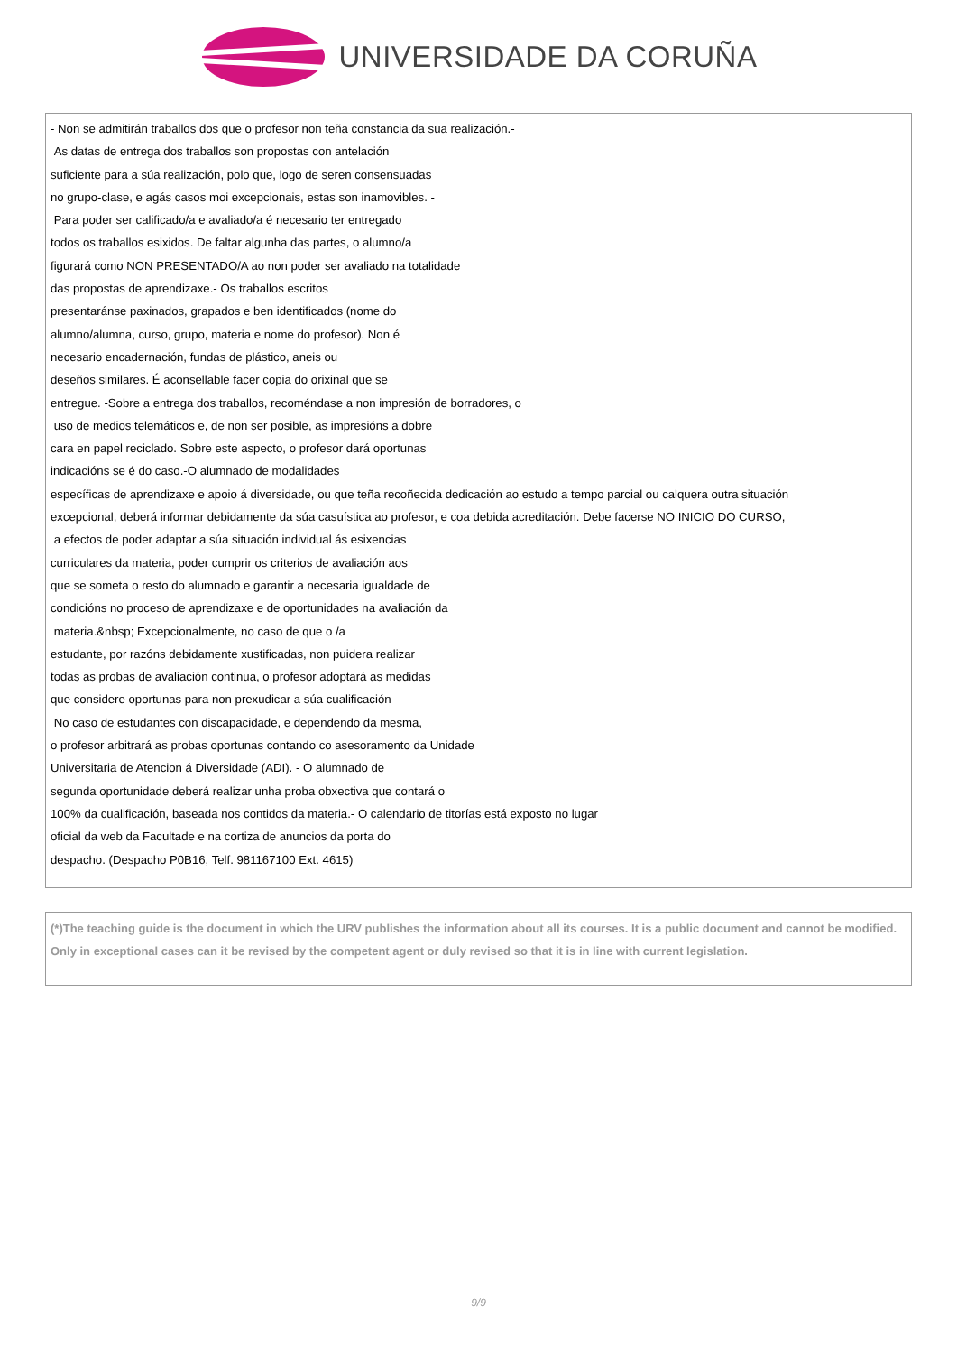UNIVERSIDADE DA CORUÑA
- Non se admitirán traballos dos que o profesor non teña constancia da sua realización.-
As datas de entrega dos traballos son propostas con antelación
suficiente para a súa realización, polo que, logo de seren consensuadas
no grupo-clase, e agás casos moi excepcionais, estas son inamovibles. -
Para poder ser calificado/a e avaliado/a é necesario ter entregado
todos os traballos esixidos. De faltar algunha das partes, o alumno/a
figurará como NON PRESENTADO/A ao non poder ser avaliado na totalidade
das propostas de aprendizaxe.- Os traballos escritos
presentaránse paxinados, grapados e ben identificados (nome do
alumno/alumna, curso, grupo, materia e nome do profesor). Non é
necesario encadernación, fundas de plástico, aneis ou
deseños similares. É aconsellable facer copia do orixinal que se
entregue. -Sobre a entrega dos traballos, recoméndase a non impresión de borradores, o
uso de medios telemáticos e, de non ser posible, as impresións a dobre
cara en papel reciclado. Sobre este aspecto, o profesor dará oportunas
indicacións se é do caso.-O alumnado de modalidades
específicas de aprendizaxe e apoio á diversidade, ou que teña recoñecida dedicación ao estudo a tempo parcial ou calquera outra situación
excepcional, deberá informar debidamente da súa casuística ao profesor, e coa debida acreditación. Debe facerse NO INICIO DO CURSO,
a efectos de poder adaptar a súa situación individual ás esixencias
curriculares da materia, poder cumprir os criterios de avaliación aos
que se someta o resto do alumnado e garantir a necesaria igualdade de
condicións no proceso de aprendizaxe e de oportunidades na avaliación da
materia.&nbsp; Excepcionalmente, no caso de que o /a
estudante, por razóns debidamente xustificadas, non puidera realizar
todas as probas de avaliación continua, o profesor adoptará as medidas
que considere oportunas para non prexudicar a súa cualificación-
No caso de estudantes con discapacidade, e dependendo da mesma,
o profesor arbitrará as probas oportunas contando co asesoramento da Unidade
Universitaria de Atencion á Diversidade (ADI). - O alumnado de
segunda oportunidade deberá realizar unha proba obxectiva que contará o
100% da cualificación, baseada nos contidos da materia.- O calendario de titorías está exposto no lugar
oficial da web da Facultade e na cortiza de anuncios da porta do
despacho. (Despacho P0B16, Telf. 981167100 Ext. 4615)
(*)The teaching guide is the document in which the URV publishes the information about all its courses. It is a public document and cannot be modified. Only in exceptional cases can it be revised by the competent agent or duly revised so that it is in line with current legislation.
9/9